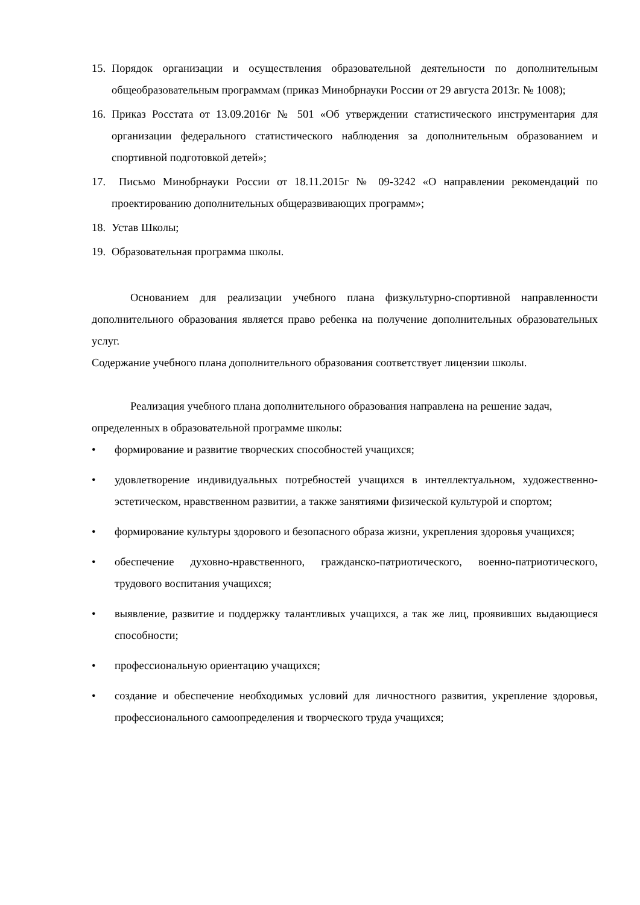15. Порядок организации и осуществления образовательной деятельности по дополнительным общеобразовательным программам (приказ Минобрнауки России от 29 августа 2013г. № 1008);
16. Приказ Росстата от 13.09.2016г № 501 «Об утверждении статистического инструментария для организации федерального статистического наблюдения за дополнительным образованием и спортивной подготовкой детей»;
17. Письмо Минобрнауки России от 18.11.2015г № 09-3242 «О направлении рекомендаций по проектированию дополнительных общеразвивающих программ»;
18. Устав Школы;
19. Образовательная программа школы.
Основанием для реализации учебного плана физкультурно-спортивной направленности дополнительного образования является право ребенка на получение дополнительных образовательных услуг.
Содержание учебного плана дополнительного образования соответствует лицензии школы.
Реализация учебного плана дополнительного образования направлена на решение задач, определенных в образовательной программе школы:
• формирование и развитие творческих способностей учащихся;
• удовлетворение индивидуальных потребностей учащихся в интеллектуальном, художественно-эстетическом, нравственном развитии, а также занятиями физической культурой и спортом;
• формирование культуры здорового и безопасного образа жизни, укрепления здоровья учащихся;
• обеспечение духовно-нравственного, гражданско-патриотического, военно-патриотического, трудового воспитания учащихся;
• выявление, развитие и поддержку талантливых учащихся, а так же лиц, проявивших выдающиеся способности;
• профессиональную ориентацию учащихся;
• создание и обеспечение необходимых условий для личностного развития, укрепление здоровья, профессионального самоопределения и творческого труда учащихся;